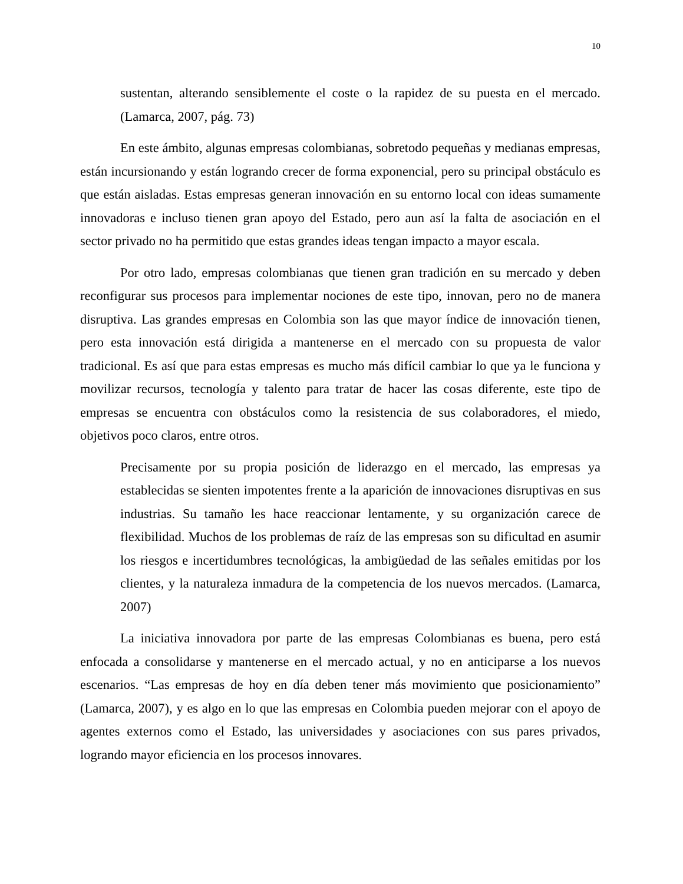10
sustentan, alterando sensiblemente el coste o la rapidez de su puesta en el mercado. (Lamarca, 2007, pág. 73)
En este ámbito, algunas empresas colombianas, sobretodo pequeñas y medianas empresas, están incursionando y están logrando crecer de forma exponencial, pero su principal obstáculo es que están aisladas. Estas empresas generan innovación en su entorno local con ideas sumamente innovadoras e incluso tienen gran apoyo del Estado, pero aun así la falta de asociación en el sector privado no ha permitido que estas grandes ideas tengan impacto a mayor escala.
Por otro lado, empresas colombianas que tienen gran tradición en su mercado y deben reconfigurar sus procesos para implementar nociones de este tipo, innovan, pero no de manera disruptiva. Las grandes empresas en Colombia son las que mayor índice de innovación tienen, pero esta innovación está dirigida a mantenerse en el mercado con su propuesta de valor tradicional. Es así que para estas empresas es mucho más difícil cambiar lo que ya le funciona y movilizar recursos, tecnología y talento para tratar de hacer las cosas diferente, este tipo de empresas se encuentra con obstáculos como la resistencia de sus colaboradores, el miedo, objetivos poco claros, entre otros.
Precisamente por su propia posición de liderazgo en el mercado, las empresas ya establecidas se sienten impotentes frente a la aparición de innovaciones disruptivas en sus industrias. Su tamaño les hace reaccionar lentamente, y su organización carece de flexibilidad. Muchos de los problemas de raíz de las empresas son su dificultad en asumir los riesgos e incertidumbres tecnológicas, la ambigüedad de las señales emitidas por los clientes, y la naturaleza inmadura de la competencia de los nuevos mercados. (Lamarca, 2007)
La iniciativa innovadora por parte de las empresas Colombianas es buena, pero está enfocada a consolidarse y mantenerse en el mercado actual, y no en anticiparse a los nuevos escenarios. “Las empresas de hoy en día deben tener más movimiento que posicionamiento” (Lamarca, 2007), y es algo en lo que las empresas en Colombia pueden mejorar con el apoyo de agentes externos como el Estado, las universidades y asociaciones con sus pares privados, logrando mayor eficiencia en los procesos innovares.